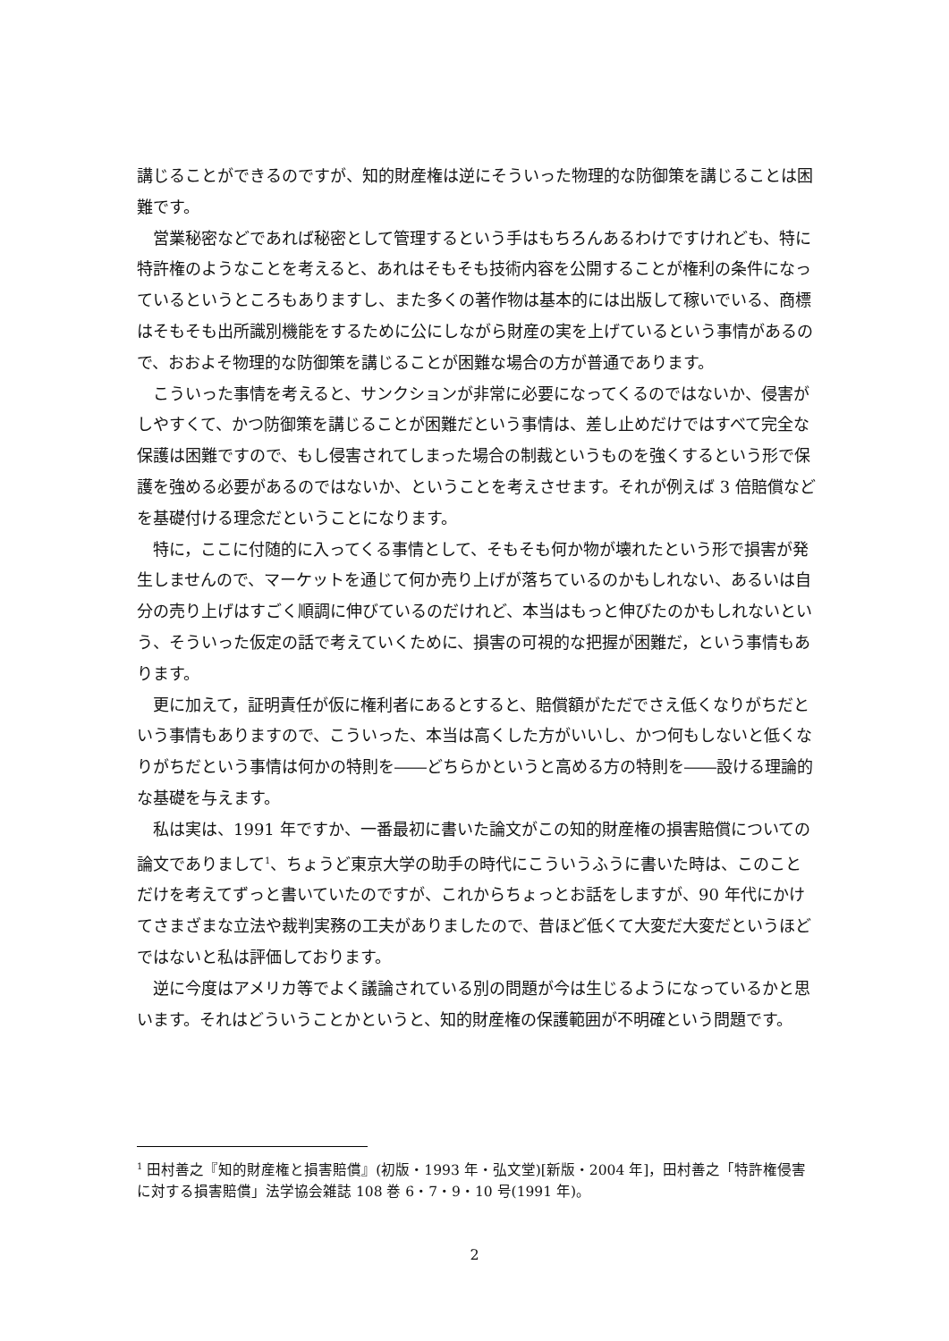講じることができるのですが、知的財産権は逆にそういった物理的な防御策を講じることは困難です。
営業秘密などであれば秘密として管理するという手はもちろんあるわけですけれども、特に特許権のようなことを考えると、あれはそもそも技術内容を公開することが権利の条件になっているというところもありますし、また多くの著作物は基本的には出版して稼いでいる、商標はそもそも出所識別機能をするために公にしながら財産の実を上げているという事情があるので、おおよそ物理的な防御策を講じることが困難な場合の方が普通であります。
こういった事情を考えると、サンクションが非常に必要になってくるのではないか、侵害がしやすくて、かつ防御策を講じることが困難だという事情は、差し止めだけではすべて完全な保護は困難ですので、もし侵害されてしまった場合の制裁というものを強くするという形で保護を強める必要があるのではないか、ということを考えさせます。それが例えば 3 倍賠償などを基礎付ける理念だということになります。
特に，ここに付随的に入ってくる事情として、そもそも何か物が壊れたという形で損害が発生しませんので、マーケットを通じて何か売り上げが落ちているのかもしれない、あるいは自分の売り上げはすごく順調に伸びているのだけれど、本当はもっと伸びたのかもしれないという、そういった仮定の話で考えていくために、損害の可視的な把握が困難だ，という事情もあります。
更に加えて，証明責任が仮に権利者にあるとすると、賠償額がただでさえ低くなりがちだという事情もありますので、こういった、本当は高くした方がいいし、かつ何もしないと低くなりがちだという事情は何かの特則を――どちらかというと高める方の特則を――設ける理論的な基礎を与えます。
私は実は、1991 年ですか、一番最初に書いた論文がこの知的財産権の損害賠償についての論文でありまして<sup>1</sup>、ちょうど東京大学の助手の時代にこういうふうに書いた時は、このことだけを考えてずっと書いていたのですが、これからちょっとお話をしますが、90 年代にかけてさまざまな立法や裁判実務の工夫がありましたので、昔ほど低くて大変だ大変だというほどではないと私は評価しております。
逆に今度はアメリカ等でよく議論されている別の問題が今は生じるようになっているかと思います。それはどういうことかというと、知的財産権の保護範囲が不明確という問題です。
<sup>1</sup> 田村善之『知的財産権と損害賠償』(初版・1993 年・弘文堂)[新版・2004 年]，田村善之「特許権侵害に対する損害賠償」法学協会雑誌 108 巻 6・7・9・10 号(1991 年)。
2